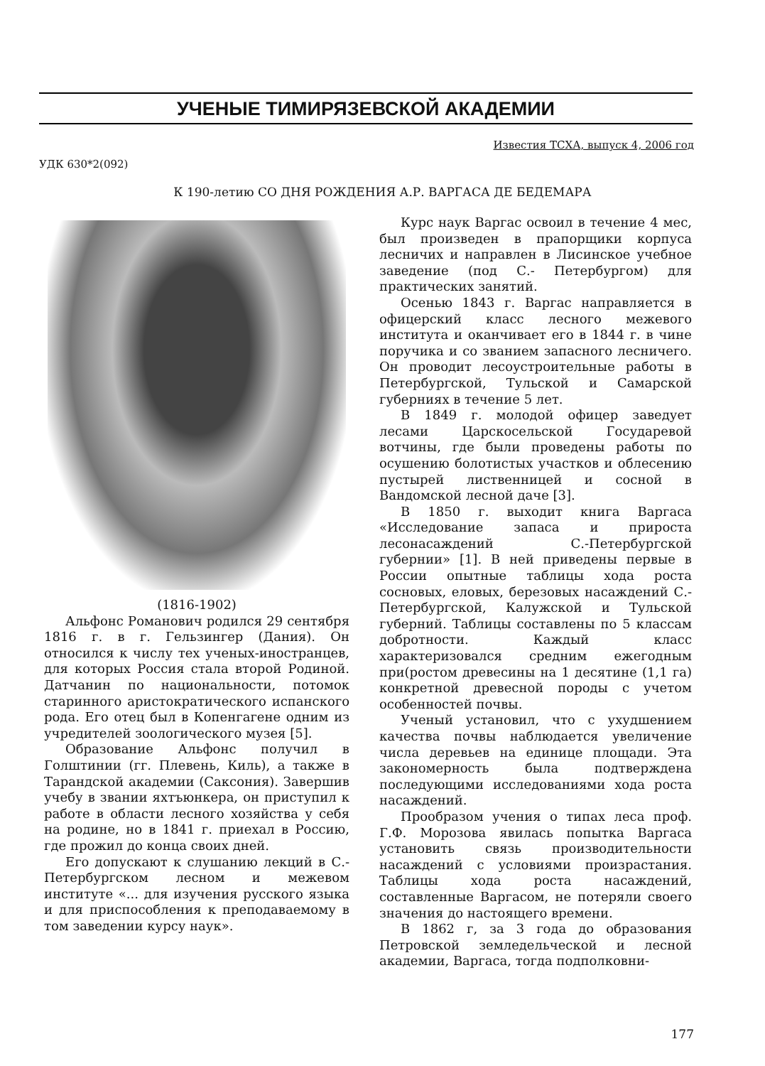УЧЕНЫЕ ТИМИРЯЗЕВСКОЙ АКАДЕМИИ
Известия ТСХА, выпуск 4, 2006 год
УДК 630*2(092)
К 190-летию СО ДНЯ РОЖДЕНИЯ А.Р. ВАРГАСА ДЕ БЕДЕМАРА
(1816-1902)
Альфонс Романович родился 29 сентября 1816 г. в г. Гельзингер (Дания). Он относился к числу тех ученых-иностранцев, для которых Россия стала второй Родиной. Датчанин по национальности, потомок старинного аристократического испанского рода. Его отец был в Копенгагене одним из учредителей зоологического музея [5].
Образование Альфонс получил в Голштинии (гг. Плевень, Киль), а также в Тарандской академии (Саксония). Завершив учебу в звании яхтъюнкера, он приступил к работе в области лесного хозяйства у себя на родине, но в 1841 г. приехал в Россию, где прожил до конца своих дней.
Его допускают к слушанию лекций в С.-Петербургском лесном и межевом институте «... для изучения русского языка и для приспособления к преподаваемому в том заведении курсу наук».
Курс наук Варгас освоил в течение 4 мес, был произведен в прапорщики корпуса лесничих и направлен в Лисинское учебное заведение (под С.- Петербургом) для практических занятий.
Осенью 1843 г. Варгас направляется в офицерский класс лесного межевого института и оканчивает его в 1844 г. в чине поручика и со званием запасного лесничего. Он проводит лесоустроительные работы в Петербургской, Тульской и Самарской губерниях в течение 5 лет.
В 1849 г. молодой офицер заведует лесами Царскосельской Государевой вотчины, где были проведены работы по осушению болотистых участков и облесению пустырей лиственницей и сосной в Вандомской лесной даче [3].
В 1850 г. выходит книга Варгаса «Исследование запаса и прироста лесонасаждений С.-Петербургской губернии» [1]. В ней приведены первые в России опытные таблицы хода роста сосновых, еловых, березовых насаждений С.-Петербургской, Калужской и Тульской губерний. Таблицы составлены по 5 классам добротности. Каждый класс характеризовался средним ежегодным при(ростом древесины на 1 десятине (1,1 га) конкретной древесной породы с учетом особенностей почвы.
Ученый установил, что с ухудшением качества почвы наблюдается увеличение числа деревьев на единице площади. Эта закономерность была подтверждена последующими исследованиями хода роста насаждений.
Прообразом учения о типах леса проф. Г.Ф. Морозова явилась попытка Варгаса установить связь производительности насаждений с условиями произрастания. Таблицы хода роста насаждений, составленные Варгасом, не потеряли своего значения до настоящего времени.
В 1862 г, за 3 года до образования Петровской земледельческой и лесной академии, Варгаса, тогда подполковни-
177